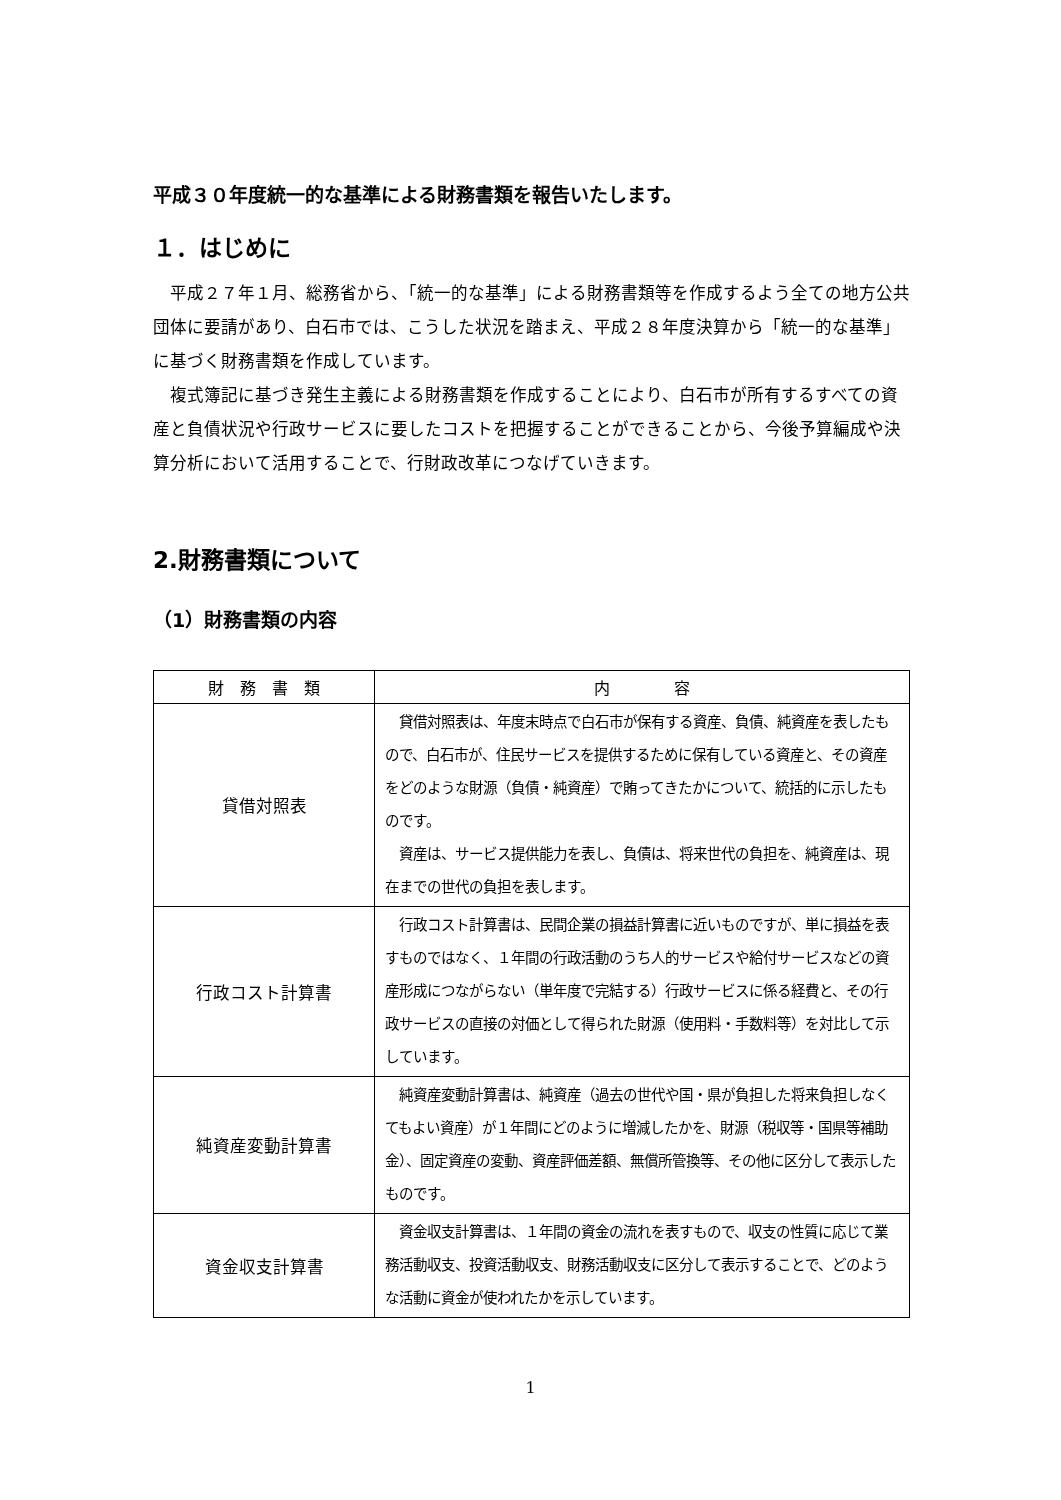平成３０年度統一的な基準による財務書類を報告いたします。
１．はじめに
平成２７年１月、総務省から、「統一的な基準」による財務書類等を作成するよう全ての地方公共団体に要請があり、白石市では、こうした状況を踏まえ、平成２８年度決算から「統一的な基準」に基づく財務書類を作成しています。
複式簿記に基づき発生主義による財務書類を作成することにより、白石市が所有するすべての資産と負債状況や行政サービスに要したコストを把握することができることから、今後予算編成や決算分析において活用することで、行財政改革につなげていきます。
2.財務書類について
（1）財務書類の内容
| 財 務 書 類 | 内 容 |
| --- | --- |
| 貸借対照表 | 貸借対照表は、年度末時点で白石市が保有する資産、負債、純資産を表したもので、白石市が、住民サービスを提供するために保有している資産と、その資産をどのような財源（負債・純資産）で賄ってきたかについて、統括的に示したものです。 資産は、サービス提供能力を表し、負債は、将来世代の負担を、純資産は、現在までの世代の負担を表します。 |
| 行政コスト計算書 | 行政コスト計算書は、民間企業の損益計算書に近いものですが、単に損益を表すものではなく、１年間の行政活動のうち人的サービスや給付サービスなどの資産形成につながらない（単年度で完結する）行政サービスに係る経費と、その行政サービスの直接の対価として得られた財源（使用料・手数料等）を対比して示しています。 |
| 純資産変動計算書 | 純資産変動計算書は、純資産（過去の世代や国・県が負担した将来負担しなくてもよい資産）が１年間にどのように増減したかを、財源（税収等・国県等補助金）、固定資産の変動、資産評価差額、無償所管換等、その他に区分して表示したものです。 |
| 資金収支計算書 | 資金収支計算書は、１年間の資金の流れを表すもので、収支の性質に応じて業務活動収支、投資活動収支、財務活動収支に区分して表示することで、どのような活動に資金が使われたかを示しています。 |
1